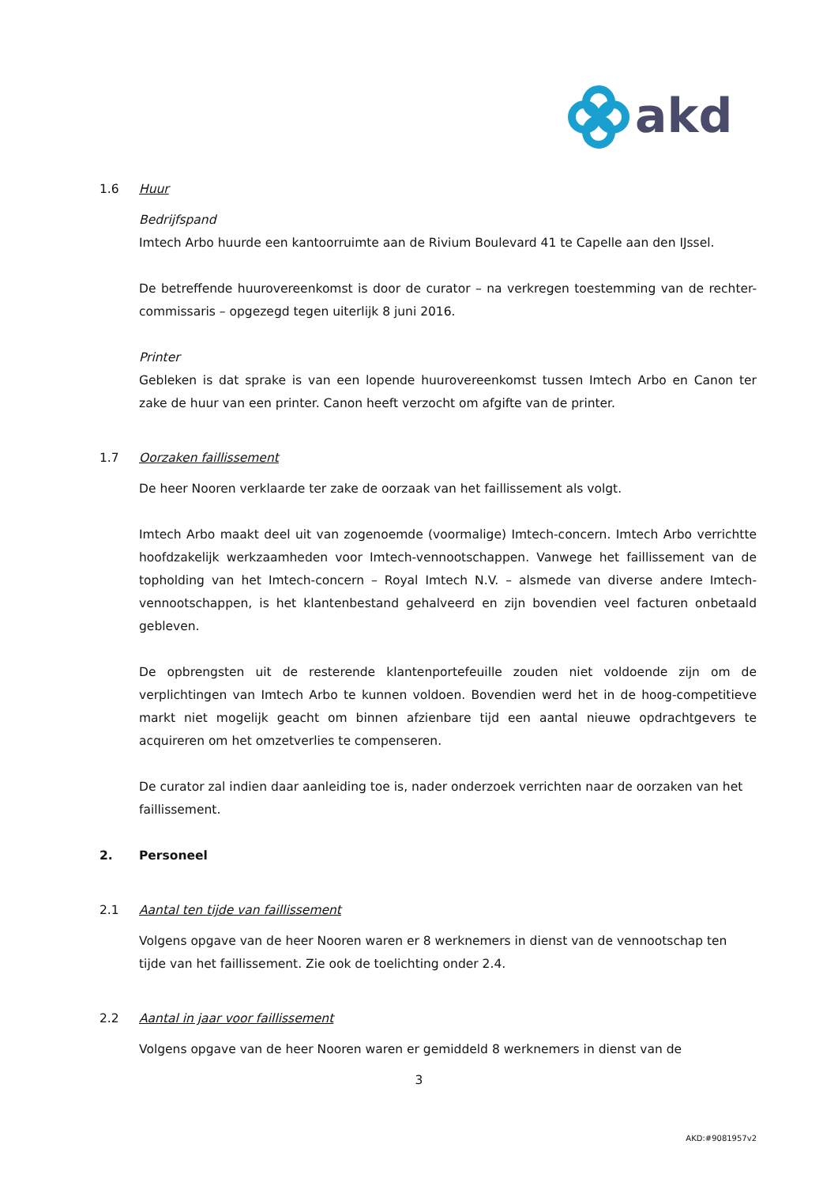akd
1.6 Huur
Bedrijfspand
Imtech Arbo huurde een kantoorruimte aan de Rivium Boulevard 41 te Capelle aan den IJssel.
De betreffende huurovereenkomst is door de curator – na verkregen toestemming van de rechter-commissaris – opgezegd tegen uiterlijk 8 juni 2016.
Printer
Gebleken is dat sprake is van een lopende huurovereenkomst tussen Imtech Arbo en Canon ter zake de huur van een printer. Canon heeft verzocht om afgifte van de printer.
1.7 Oorzaken faillissement
De heer Nooren verklaarde ter zake de oorzaak van het faillissement als volgt.
Imtech Arbo maakt deel uit van zogenoemde (voormalige) Imtech-concern. Imtech Arbo verrichtte hoofdzakelijk werkzaamheden voor Imtech-vennootschappen. Vanwege het faillissement van de topholding van het Imtech-concern – Royal Imtech N.V. – alsmede van diverse andere Imtech-vennootschappen, is het klantenbestand gehalveerd en zijn bovendien veel facturen onbetaald gebleven.
De opbrengsten uit de resterende klantenportefeuille zouden niet voldoende zijn om de verplichtingen van Imtech Arbo te kunnen voldoen. Bovendien werd het in de hoog-competitieve markt niet mogelijk geacht om binnen afzienbare tijd een aantal nieuwe opdrachtgevers te acquireren om het omzetverlies te compenseren.
De curator zal indien daar aanleiding toe is, nader onderzoek verrichten naar de oorzaken van het faillissement.
2. Personeel
2.1 Aantal ten tijde van faillissement
Volgens opgave van de heer Nooren waren er 8 werknemers in dienst van de vennootschap ten tijde van het faillissement. Zie ook de toelichting onder 2.4.
2.2 Aantal in jaar voor faillissement
Volgens opgave van de heer Nooren waren er gemiddeld 8 werknemers in dienst van de
3
AKD:#9081957v2